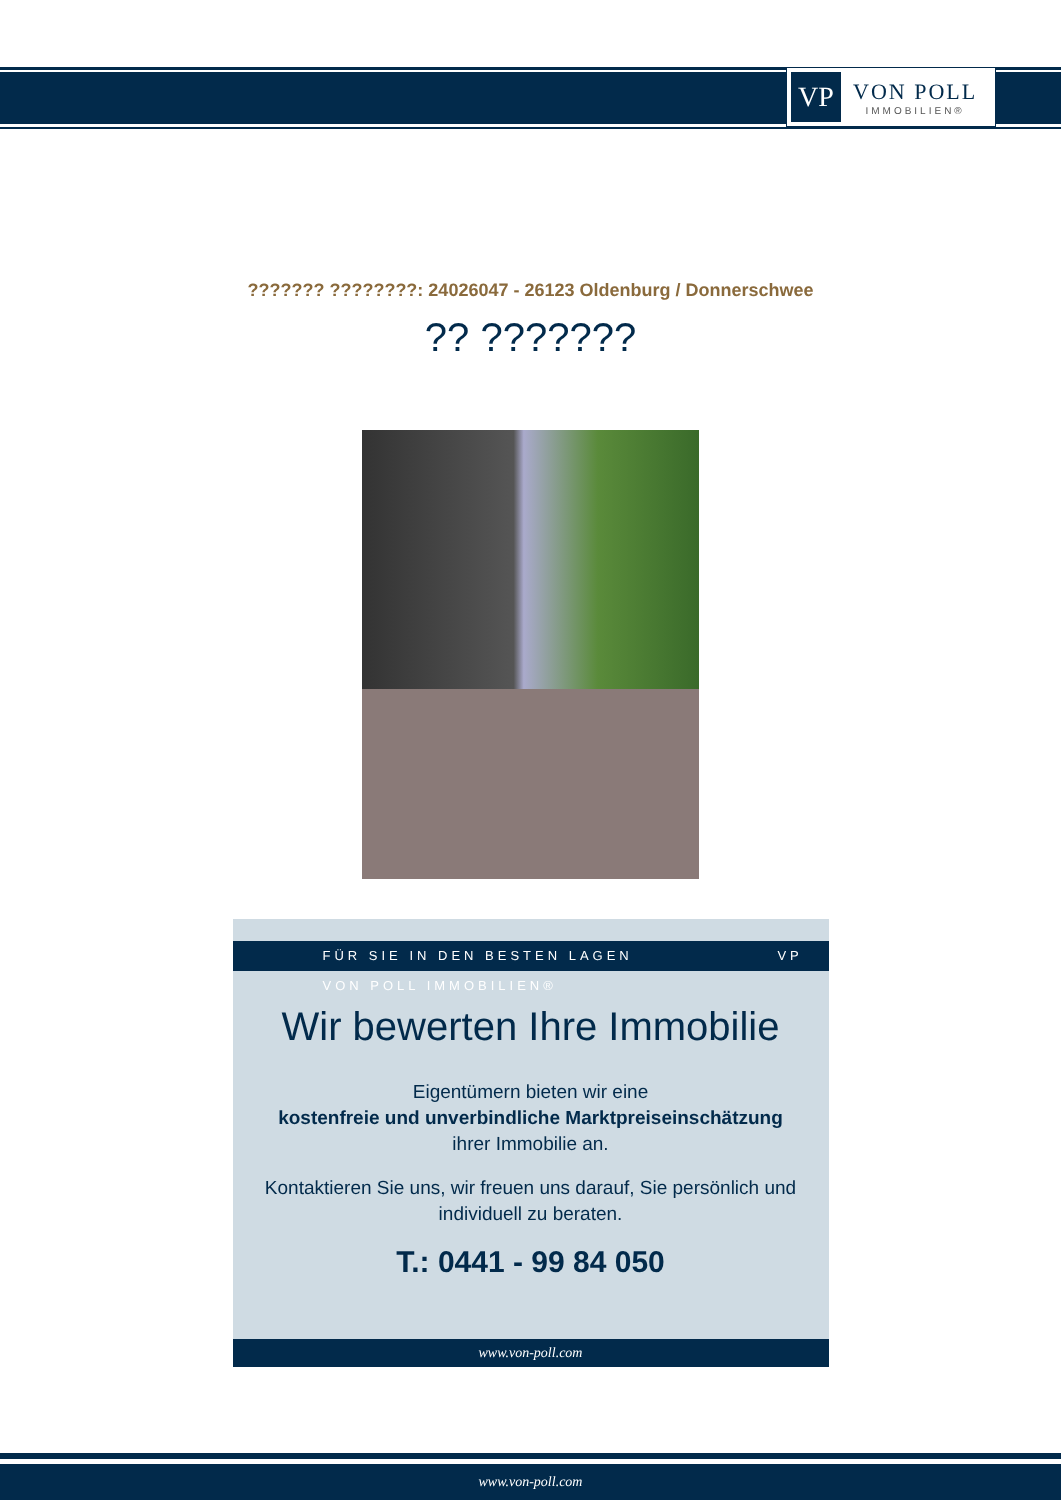VP
VON POLL
IMMOBILIEN®
??????? ????????: 24026047 - 26123 Oldenburg / Donnerschwee
?? ???????
FÜR SIE IN DEN BESTEN LAGEN VP VON POLL IMMOBILIEN®
Wir bewerten Ihre Immobilie
Eigentümern bieten wir eine
kostenfreie und unverbindliche Marktpreiseinschätzung
ihrer Immobilie an.
Kontaktieren Sie uns, wir freuen uns darauf, Sie persönlich und
individuell zu beraten.
T.: 0441 - 99 84 050
www.von-poll.com
www.von-poll.com